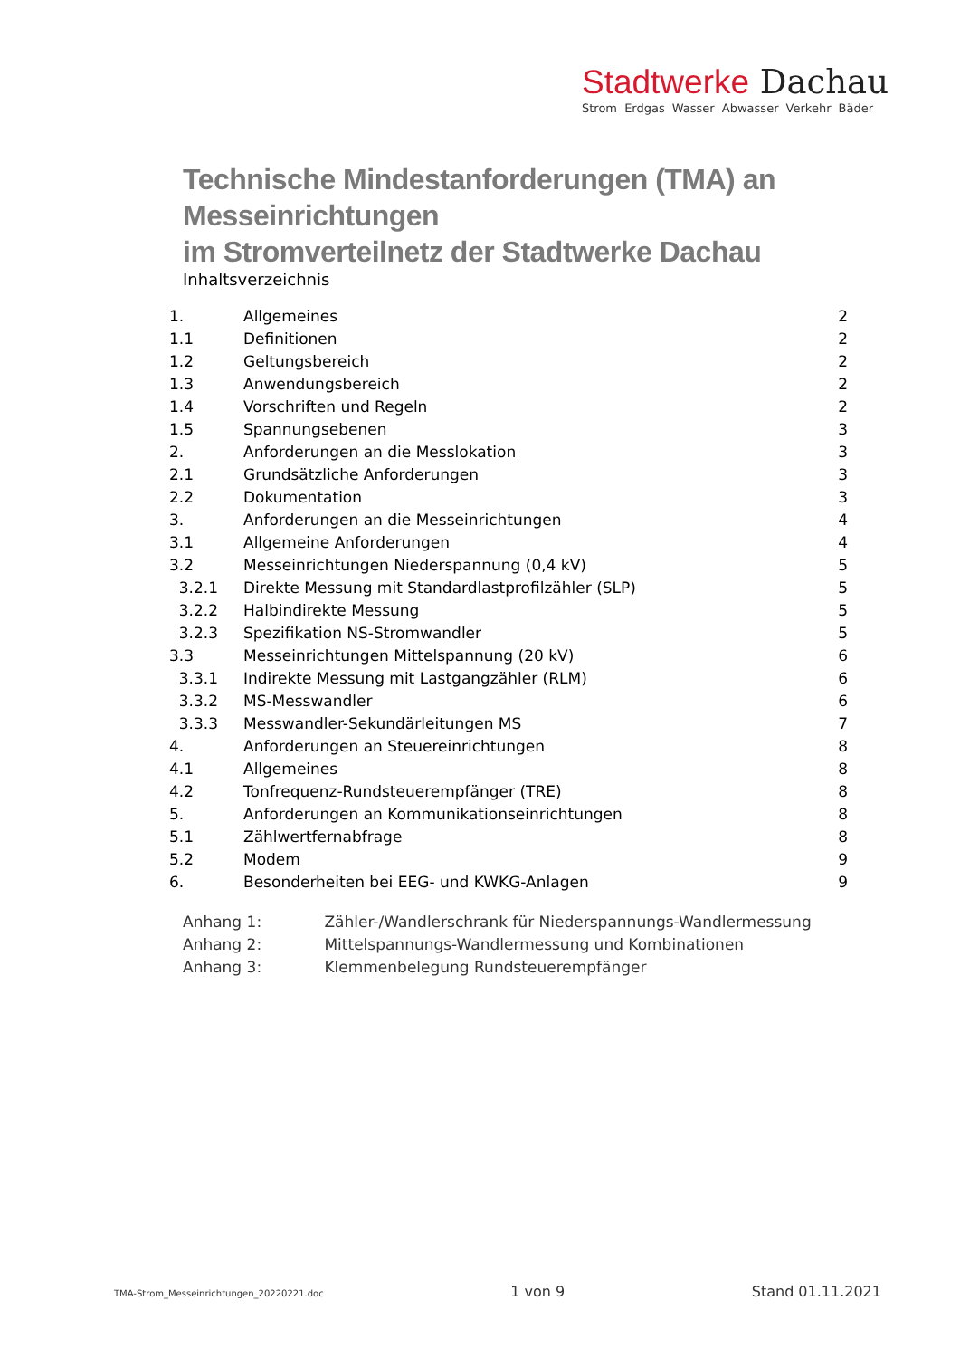Stadtwerke Dachau
Strom Erdgas Wasser Abwasser Verkehr Bäder
Technische Mindestanforderungen (TMA) an Messeinrichtungen
im Stromverteilnetz der Stadtwerke Dachau
Inhaltsverzeichnis
| 1. | Allgemeines | 2 |
| 1.1 | Definitionen | 2 |
| 1.2 | Geltungsbereich | 2 |
| 1.3 | Anwendungsbereich | 2 |
| 1.4 | Vorschriften und Regeln | 2 |
| 1.5 | Spannungsebenen | 3 |
| 2. | Anforderungen an die Messlokation | 3 |
| 2.1 | Grundsätzliche Anforderungen | 3 |
| 2.2 | Dokumentation | 3 |
| 3. | Anforderungen an die Messeinrichtungen | 4 |
| 3.1 | Allgemeine Anforderungen | 4 |
| 3.2 | Messeinrichtungen Niederspannung (0,4 kV) | 5 |
| 3.2.1 | Direkte Messung mit Standardlastprofilzähler (SLP) | 5 |
| 3.2.2 | Halbindirekte Messung | 5 |
| 3.2.3 | Spezifikation NS-Stromwandler | 5 |
| 3.3 | Messeinrichtungen Mittelspannung (20 kV) | 6 |
| 3.3.1 | Indirekte Messung mit Lastgangzähler (RLM) | 6 |
| 3.3.2 | MS-Messwandler | 6 |
| 3.3.3 | Messwandler-Sekundärleitungen MS | 7 |
| 4. | Anforderungen an Steuereinrichtungen | 8 |
| 4.1 | Allgemeines | 8 |
| 4.2 | Tonfrequenz-Rundsteuerempfänger (TRE) | 8 |
| 5. | Anforderungen an Kommunikationseinrichtungen | 8 |
| 5.1 | Zählwertfernabfrage | 8 |
| 5.2 | Modem | 9 |
| 6. | Besonderheiten bei EEG- und KWKG-Anlagen | 9 |
Anhang 1: Zähler-/Wandlerschrank für Niederspannungs-Wandlermessung
Anhang 2: Mittelspannungs-Wandlermessung und Kombinationen
Anhang 3: Klemmenbelegung Rundsteuerempfänger
TMA-Strom_Messeinrichtungen_20220221.doc 1 von 9 Stand 01.11.2021